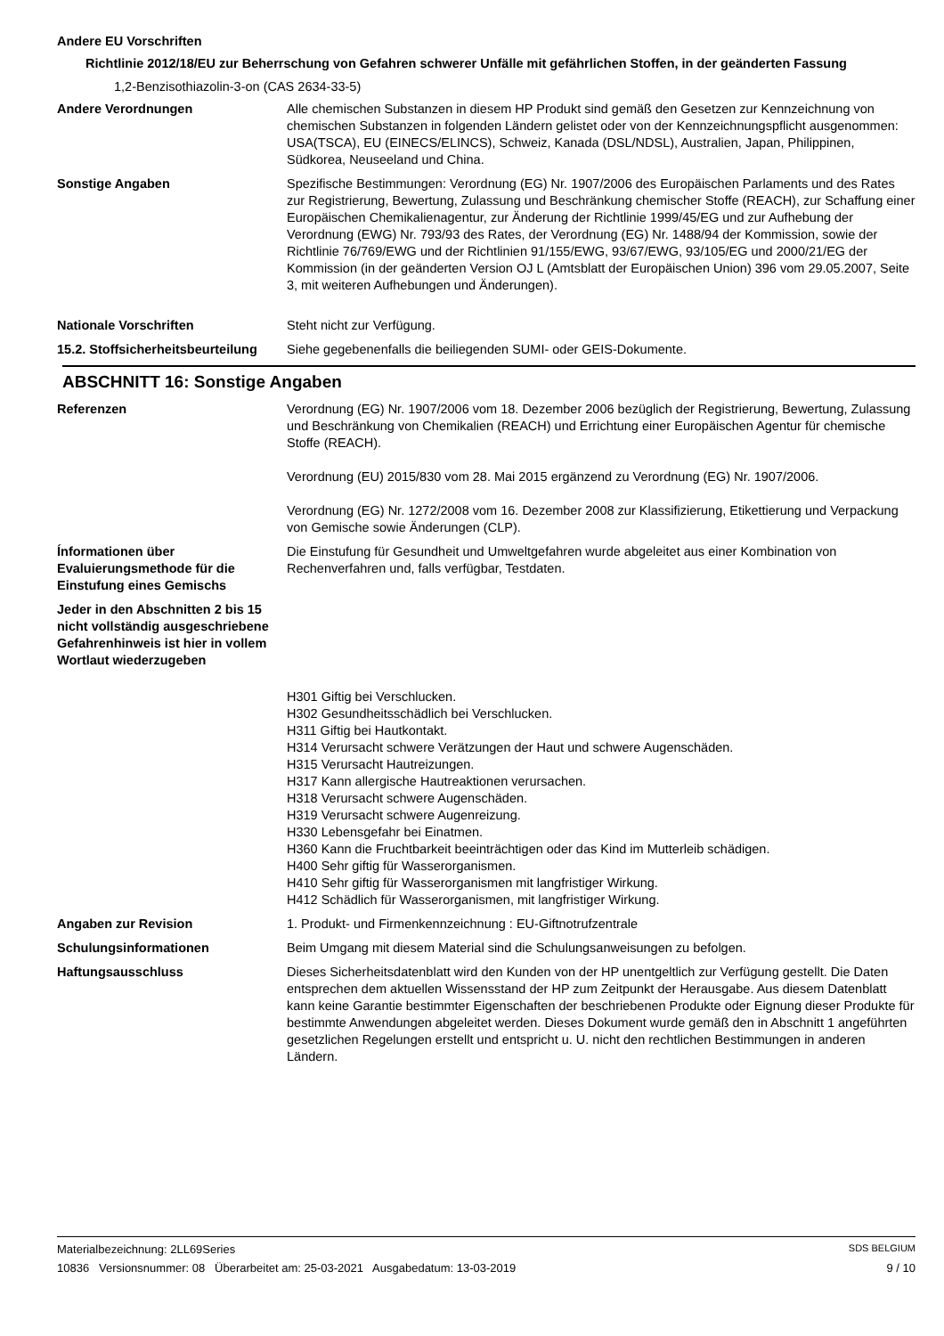Andere EU Vorschriften
Richtlinie 2012/18/EU zur Beherrschung von Gefahren schwerer Unfälle mit gefährlichen Stoffen, in der geänderten Fassung
1,2-Benzisothiazolin-3-on (CAS 2634-33-5)
Andere Verordnungen Alle chemischen Substanzen in diesem HP Produkt sind gemäß den Gesetzen zur Kennzeichnung von chemischen Substanzen in folgenden Ländern gelistet oder von der Kennzeichnungspflicht ausgenommen: USA(TSCA), EU (EINECS/ELINCS), Schweiz, Kanada (DSL/NDSL), Australien, Japan, Philippinen, Südkorea, Neuseeland und China.
Sonstige Angaben Spezifische Bestimmungen: Verordnung (EG) Nr. 1907/2006 des Europäischen Parlaments und des Rates zur Registrierung, Bewertung, Zulassung und Beschränkung chemischer Stoffe (REACH), zur Schaffung einer Europäischen Chemikalienagentur, zur Änderung der Richtlinie 1999/45/EG und zur Aufhebung der Verordnung (EWG) Nr. 793/93 des Rates, der Verordnung (EG) Nr. 1488/94 der Kommission, sowie der Richtlinie 76/769/EWG und der Richtlinien 91/155/EWG, 93/67/EWG, 93/105/EG und 2000/21/EG der Kommission (in der geänderten Version OJ L (Amtsblatt der Europäischen Union) 396 vom 29.05.2007, Seite 3, mit weiteren Aufhebungen und Änderungen).
Nationale Vorschriften Steht nicht zur Verfügung.
15.2. Stoffsicherheitsbeurteilung
Siehe gegebenenfalls die beiliegenden SUMI- oder GEIS-Dokumente.
ABSCHNITT 16: Sonstige Angaben
Referenzen Verordnung (EG) Nr. 1907/2006 vom 18. Dezember 2006 bezüglich der Registrierung, Bewertung, Zulassung und Beschränkung von Chemikalien (REACH) und Errichtung einer Europäischen Agentur für chemische Stoffe (REACH).
Verordnung (EU) 2015/830 vom 28. Mai 2015 ergänzend zu Verordnung (EG) Nr. 1907/2006.
Verordnung (EG) Nr. 1272/2008 vom 16. Dezember 2008 zur Klassifizierung, Etikettierung und Verpackung von Gemische sowie Änderungen (CLP).
Ínformationen über Evaluierungsmethode für die Einstufung eines Gemischs
Die Einstufung für Gesundheit und Umweltgefahren wurde abgeleitet aus einer Kombination von Rechenverfahren und, falls verfügbar, Testdaten.
Jeder in den Abschnitten 2 bis 15 nicht vollständig ausgeschriebene Gefahrenhinweis ist hier in vollem Wortlaut wiederzugeben
H301 Giftig bei Verschlucken.
H302 Gesundheitsschädlich bei Verschlucken.
H311 Giftig bei Hautkontakt.
H314 Verursacht schwere Verätzungen der Haut und schwere Augenschäden.
H315 Verursacht Hautreizungen.
H317 Kann allergische Hautreaktionen verursachen.
H318 Verursacht schwere Augenschäden.
H319 Verursacht schwere Augenreizung.
H330 Lebensgefahr bei Einatmen.
H360 Kann die Fruchtbarkeit beeinträchtigen oder das Kind im Mutterleib schädigen.
H400 Sehr giftig für Wasserorganismen.
H410 Sehr giftig für Wasserorganismen mit langfristiger Wirkung.
H412 Schädlich für Wasserorganismen, mit langfristiger Wirkung.
Angaben zur Revision 1. Produkt- und Firmenkennzeichnung : EU-Giftnotrufzentrale
Schulungsinformationen Beim Umgang mit diesem Material sind die Schulungsanweisungen zu befolgen.
Haftungsausschluss Dieses Sicherheitsdatenblatt wird den Kunden von der HP unentgeltlich zur Verfügung gestellt. Die Daten entsprechen dem aktuellen Wissensstand der HP zum Zeitpunkt der Herausgabe. Aus diesem Datenblatt kann keine Garantie bestimmter Eigenschaften der beschriebenen Produkte oder Eignung dieser Produkte für bestimmte Anwendungen abgeleitet werden. Dieses Dokument wurde gemäß den in Abschnitt 1 angeführten gesetzlichen Regelungen erstellt und entspricht u. U. nicht den rechtlichen Bestimmungen in anderen Ländern.
Materialbezeichnung: 2LL69Series SDS BELGIUM
10836 Versionsnummer: 08 Überarbeitet am: 25-03-2021 Ausgabedatum: 13-03-2019 9 / 10